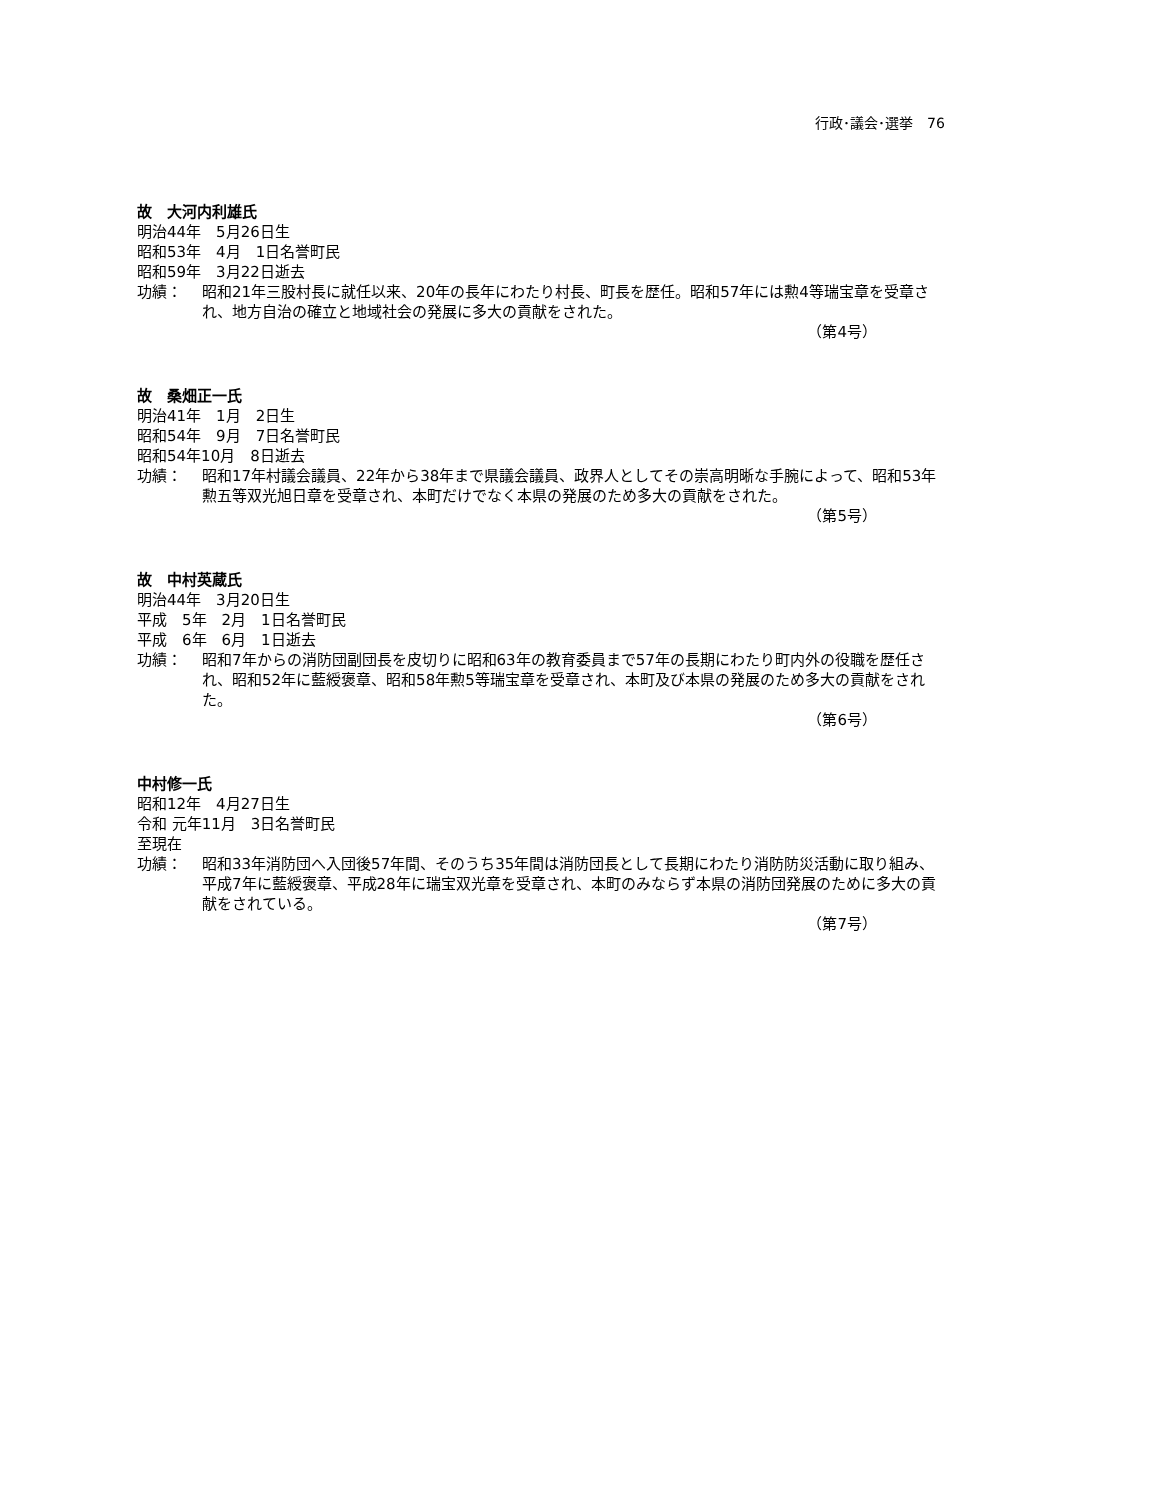行政･議会･選挙　76
故　大河内利雄氏
明治44年　5月26日生
昭和53年　4月　1日名誉町民
昭和59年　3月22日逝去
功績： 昭和21年三股村長に就任以来、20年の長年にわたり村長、町長を歴任。昭和57年には勲4等瑞宝章を受章され、地方自治の確立と地域社会の発展に多大の貢献をされた。
（第4号）
故　桑畑正一氏
明治41年　1月　2日生
昭和54年　9月　7日名誉町民
昭和54年10月　8日逝去
功績： 昭和17年村議会議員、22年から38年まで県議会議員、政界人としてその崇高明晰な手腕によって、昭和53年勲五等双光旭日章を受章され、本町だけでなく本県の発展のため多大の貢献をされた。
（第5号）
故　中村英蔵氏
明治44年　3月20日生
平成　5年　2月　1日名誉町民
平成　6年　6月　1日逝去
功績： 昭和7年からの消防団副団長を皮切りに昭和63年の教育委員まで57年の長期にわたり町内外の役職を歴任され、昭和52年に藍綬褒章、昭和58年勲5等瑞宝章を受章され、本町及び本県の発展のため多大の貢献をされた。
（第6号）
中村修一氏
昭和12年　4月27日生
令和 元年11月　3日名誉町民
至現在
功績： 昭和33年消防団へ入団後57年間、そのうち35年間は消防団長として長期にわたり消防防災活動に取り組み、平成7年に藍綬褒章、平成28年に瑞宝双光章を受章され、本町のみならず本県の消防団発展のために多大の貢献をされている。
（第7号）